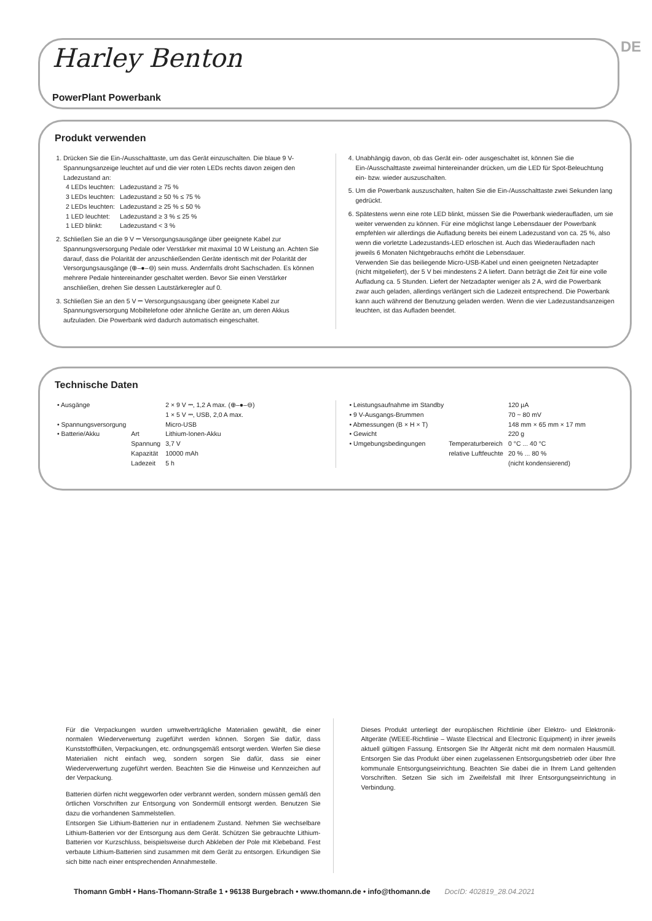Harley Benton
PowerPlant Powerbank
DE
Produkt verwenden
1. Drücken Sie die Ein-/Ausschalttaste, um das Gerät einzuschalten. Die blaue 9 V-Spannungsanzeige leuchtet auf und die vier roten LEDs rechts davon zeigen den Ladezustand an:
| 4 LEDs leuchten: | Ladezustand ≥ 75 % |
| 3 LEDs leuchten: | Ladezustand ≥ 50 % ≤ 75 % |
| 2 LEDs leuchten: | Ladezustand ≥ 25 % ≤ 50 % |
| 1 LED leuchtet: | Ladezustand ≥ 3 % ≤ 25 % |
| 1 LED blinkt: | Ladezustand < 3 % |
2. Schließen Sie an die 9 V ⎓ Versorgungsausgänge über geeignete Kabel zur Spannungsversorgung Pedale oder Verstärker mit maximal 10 W Leistung an. Achten Sie darauf, dass die Polarität der anzuschließenden Geräte identisch mit der Polarität der Versorgungsausgänge (⊕–●–⊖) sein muss. Andernfalls droht Sachschaden. Es können mehrere Pedale hintereinander geschaltet werden. Bevor Sie einen Verstärker anschließen, drehen Sie dessen Lautstärkeregler auf 0.
3. Schließen Sie an den 5 V ⎓ Versorgungsausgang über geeignete Kabel zur Spannungsversorgung Mobiltelefone oder ähnliche Geräte an, um deren Akkus aufzuladen. Die Powerbank wird dadurch automatisch eingeschaltet.
4. Unabhängig davon, ob das Gerät ein- oder ausgeschaltet ist, können Sie die Ein-/Ausschalttaste zweimal hintereinander drücken, um die LED für Spot-Beleuchtung ein- bzw. wieder auszuschalten.
5. Um die Powerbank auszuschalten, halten Sie die Ein-/Ausschalttaste zwei Sekunden lang gedrückt.
6. Spätestens wenn eine rote LED blinkt, müssen Sie die Powerbank wiederaufladen, um sie weiter verwenden zu können. Für eine möglichst lange Lebensdauer der Powerbank empfehlen wir allerdings die Aufladung bereits bei einem Ladezustand von ca. 25 %, also wenn die vorletzte Ladezustands-LED erloschen ist. Auch das Wiederaufladen nach jeweils 6 Monaten Nichtgebrauchs erhöht die Lebensdauer.
Verwenden Sie das beiliegende Micro-USB-Kabel und einen geeigneten Netzadapter (nicht mitgeliefert), der 5 V bei mindestens 2 A liefert. Dann beträgt die Zeit für eine volle Aufladung ca. 5 Stunden. Liefert der Netzadapter weniger als 2 A, wird die Powerbank zwar auch geladen, allerdings verlängert sich die Ladezeit entsprechend. Die Powerbank kann auch während der Benutzung geladen werden. Wenn die vier Ladezustandsanzeigen leuchten, ist das Aufladen beendet.
Technische Daten
| • Ausgänge | | 2 × 9 V ⎓, 1,2 A max. (⊕–●–⊖) 1 × 5 V ⎓, USB, 2,0 A max. |
| • Spannungsversorgung | | Micro-USB |
| • Batterie/Akku | Art Spannung Kapazität Ladezeit | Lithium-Ionen-Akku 3,7 V 10000 mAh 5 h |
| • Leistungsaufnahme im Standby | | 120 µA |
| • 9 V-Ausgangs-Brummen | | 70 ~ 80 mV |
| • Abmessungen (B × H × T) | | 148 mm × 65 mm × 17 mm |
| • Gewicht | | 220 g |
| • Umgebungsbedingungen | Temperaturbereich relative Luftfeuchte | 0 °C ... 40 °C 20 % ... 80 % (nicht kondensierend) |
Für die Verpackungen wurden umweltverträgliche Materialien gewählt, die einer normalen Wiederverwertung zugeführt werden können. Sorgen Sie dafür, dass Kunststoffhüllen, Verpackungen, etc. ordnungsgemäß entsorgt werden. Werfen Sie diese Materialien nicht einfach weg, sondern sorgen Sie dafür, dass sie einer Wiederverwertung zugeführt werden. Beachten Sie die Hinweise und Kennzeichen auf der Verpackung.
Batterien dürfen nicht weggeworfen oder verbrannt werden, sondern müssen gemäß den örtlichen Vorschriften zur Entsorgung von Sondermüll entsorgt werden. Benutzen Sie dazu die vorhandenen Sammelstellen.
Entsorgen Sie Lithium-Batterien nur in entladenem Zustand. Nehmen Sie wechselbare Lithium-Batterien vor der Entsorgung aus dem Gerät. Schützen Sie gebrauchte Lithium-Batterien vor Kurzschluss, beispielsweise durch Abkleben der Pole mit Klebeband. Fest verbaute Lithium-Batterien sind zusammen mit dem Gerät zu entsorgen. Erkundigen Sie sich bitte nach einer entsprechenden Annahmestelle.
Dieses Produkt unterliegt der europäischen Richtlinie über Elektro- und Elektronik-Altgeräte (WEEE-Richtlinie – Waste Electrical and Electronic Equipment) in ihrer jeweils aktuell gültigen Fassung. Entsorgen Sie Ihr Altgerät nicht mit dem normalen Hausmüll. Entsorgen Sie das Produkt über einen zugelassenen Entsorgungsbetrieb oder über Ihre kommunale Entsorgungseinrichtung. Beachten Sie dabei die in Ihrem Land geltenden Vorschriften. Setzen Sie sich im Zweifelsfall mit Ihrer Entsorgungseinrichtung in Verbindung.
Thomann GmbH • Hans-Thomann-Straße 1 • 96138 Burgebrach • www.thomann.de • info@thomann.de DocID: 402819_28.04.2021